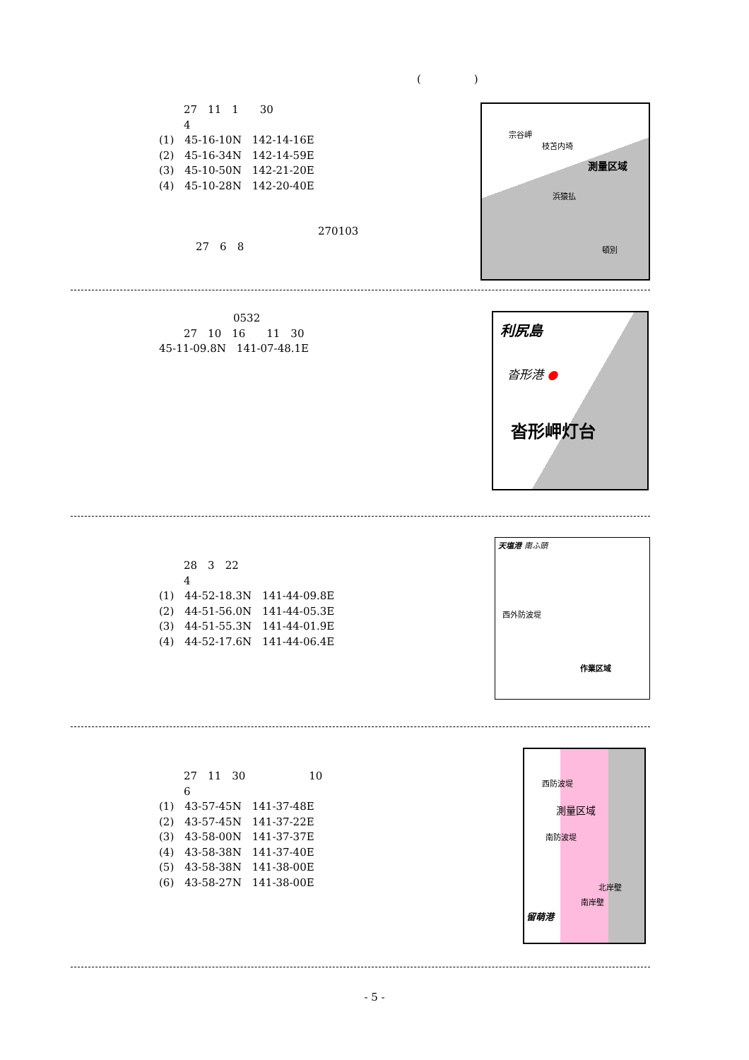(　　　　　)
27　11　1　　30
4
(1)　45-16-10N　142-14-16E
(2)　45-16-34N　142-14-59E
(3)　45-10-50N　142-21-20E
(4)　45-10-28N　142-20-40E
270103
27　6　8
宗谷岬
枝苫内埼
測量区域
浜猿払
頓別
0532
27　10　16　　11　30
45-11-09.8N　141-07-48.1E
利尻島
沓形港 ●
沓形岬灯台
28　3　22
4
(1)　44-52-18.3N　141-44-09.8E
(2)　44-51-56.0N　141-44-05.3E
(3)　44-51-55.3N　141-44-01.9E
(4)　44-52-17.6N　141-44-06.4E
天塩港 南ふ頭
西外防波堤
作業区域
27　11　30　　　　　　10
6
(1)　43-57-45N　141-37-48E
(2)　43-57-45N　141-37-22E
(3)　43-58-00N　141-37-37E
(4)　43-58-38N　141-37-40E
(5)　43-58-38N　141-38-00E
(6)　43-58-27N　141-38-00E
西防波堤
測量区域
南防波堤
北岸壁
南岸壁
留萌港
- 5 -